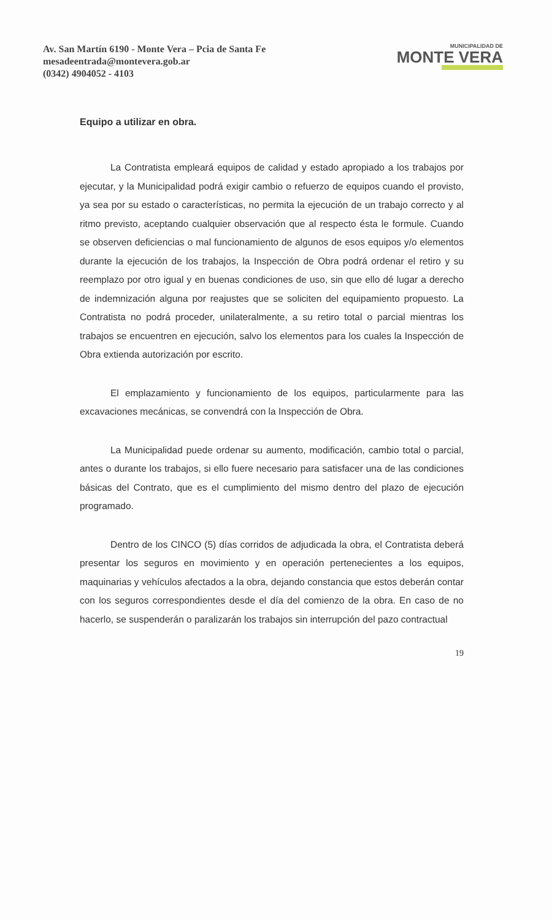Av. San Martín 6190 - Monte Vera – Pcia de Santa Fe
mesadeentrada@montevera.gob.ar
(0342) 4904052 - 4103
MUNICIPALIDAD DE
MONTE VERA
Equipo a utilizar en obra.
La Contratista empleará equipos de calidad y estado apropiado a los trabajos por ejecutar, y la Municipalidad podrá exigir cambio o refuerzo de equipos cuando el provisto, ya sea por su estado o características, no permita la ejecución de un trabajo correcto y al ritmo previsto, aceptando cualquier observación que al respecto ésta le formule. Cuando se observen deficiencias o mal funcionamiento de algunos de esos equipos y/o elementos durante la ejecución de los trabajos, la Inspección de Obra podrá ordenar el retiro y su reemplazo por otro igual y en buenas condiciones de uso, sin que ello dé lugar a derecho de indemnización alguna por reajustes que se soliciten del equipamiento propuesto. La Contratista no podrá proceder, unilateralmente, a su retiro total o parcial mientras los trabajos se encuentren en ejecución, salvo los elementos para los cuales la Inspección de Obra extienda autorización por escrito.
El emplazamiento y funcionamiento de los equipos, particularmente para las excavaciones mecánicas, se convendrá con la Inspección de Obra.
La Municipalidad puede ordenar su aumento, modificación, cambio total o parcial, antes o durante los trabajos, si ello fuere necesario para satisfacer una de las condiciones básicas del Contrato, que es el cumplimiento del mismo dentro del plazo de ejecución programado.
Dentro de los CINCO (5) días corridos de adjudicada la obra, el Contratista deberá presentar los seguros en movimiento y en operación pertenecientes a los equipos, maquinarias y vehículos afectados a la obra, dejando constancia que estos deberán contar con los seguros correspondientes desde el día del comienzo de la obra. En caso de no hacerlo, se suspenderán o paralizarán los trabajos sin interrupción del pazo contractual
19